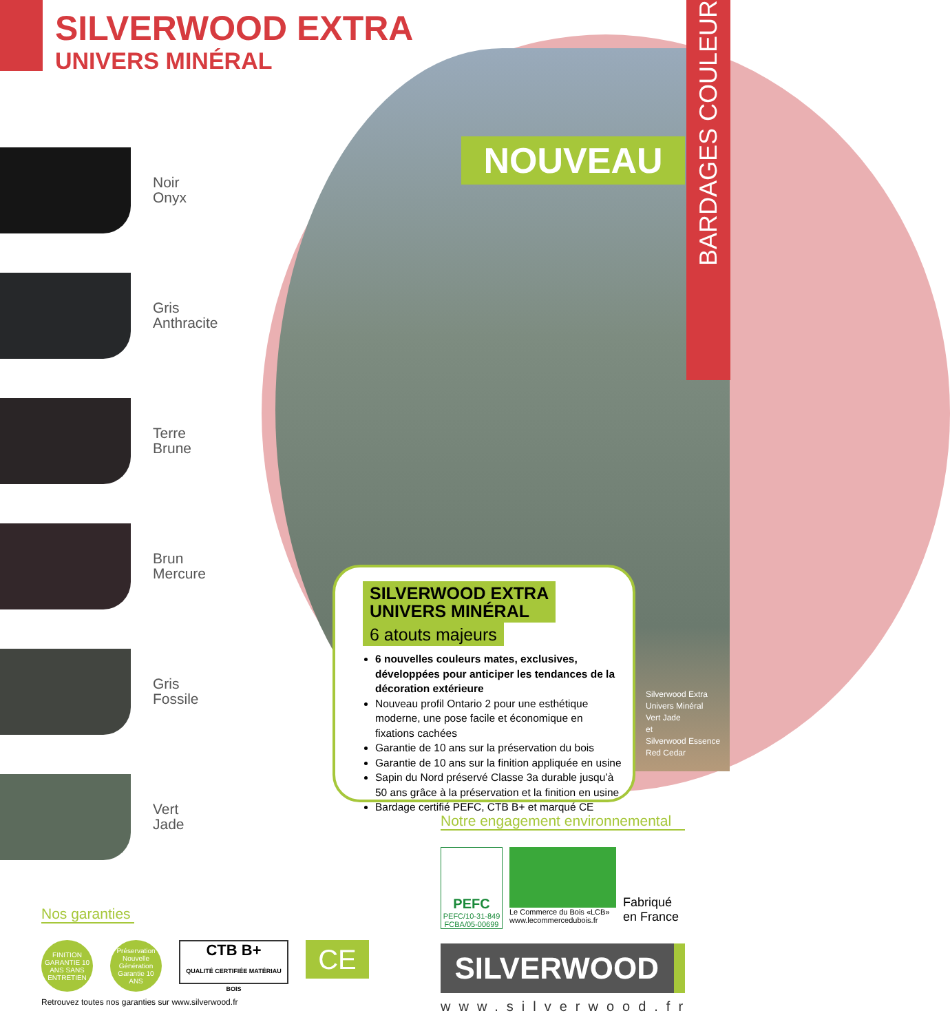SILVERWOOD EXTRA
UNIVERS MINÉRAL
BARDAGES COULEUR
NOUVEAU
Silverwood Extra
Univers Minéral
Vert Jade
et
Silverwood Essence
Red Cedar
Noir
Onyx
Gris
Anthracite
Terre
Brune
Brun
Mercure
Gris
Fossile
Vert
Jade
SILVERWOOD EXTRA
UNIVERS MINÉRAL
6 atouts majeurs
6 nouvelles couleurs mates, exclusives, développées pour anticiper les tendances de la décoration extérieure
Nouveau profil Ontario 2 pour une esthétique moderne, une pose facile et économique en fixations cachées
Garantie de 10 ans sur la préservation du bois
Garantie de 10 ans sur la finition appliquée en usine
Sapin du Nord préservé Classe 3a durable jusqu’à 50 ans grâce à la préservation et la finition en usine
Bardage certifié PEFC, CTB B+ et marqué CE
Notre engagement environnemental
PEFC
PEFC/10-31-849
FCBA/05-00699
Le Commerce du Bois «LCB»
www.lecommercedubois.fr
Fabriqué
en France
Nos garanties
FINITION GARANTIE 10 ANS SANS ENTRETIEN
Préservation Nouvelle Génération Garantie 10 ANS
CTB B+
QUALITÉ CERTIFIÉE MATÉRIAU BOIS
CE
Retrouvez toutes nos garanties sur www.silverwood.fr
SILVERWOOD
www.silverwood.fr